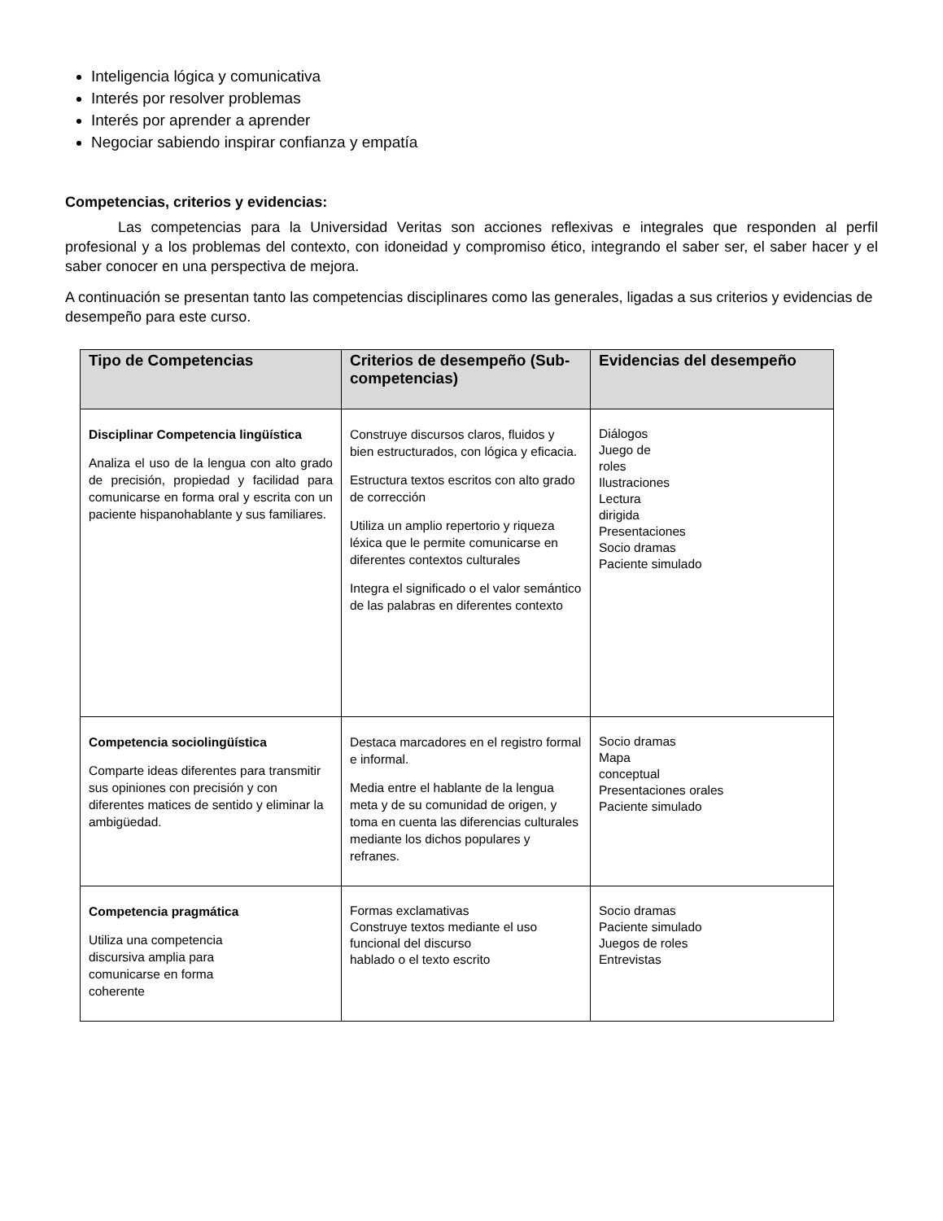Inteligencia lógica y comunicativa
Interés por resolver problemas
Interés por aprender a aprender
Negociar sabiendo inspirar confianza y empatía
Competencias, criterios y evidencias:
Las competencias para la Universidad Veritas son acciones reflexivas e integrales que responden al perfil profesional y a los problemas del contexto, con idoneidad y compromiso ético, integrando el saber ser, el saber hacer y el saber conocer en una perspectiva de mejora.
A continuación se presentan tanto las competencias disciplinares como las generales, ligadas a sus criterios y evidencias de desempeño para este curso.
| Tipo de Competencias | Criterios de desempeño (Sub-competencias) | Evidencias del desempeño |
| --- | --- | --- |
| Disciplinar Competencia lingüística Analiza el uso de la lengua con alto grado de precisión, propiedad y facilidad para comunicarse en forma oral y escrita con un paciente hispanohablante y sus familiares. | Construye discursos claros, fluidos y bien estructurados, con lógica y eficacia. Estructura textos escritos con alto grado de corrección Utiliza un amplio repertorio y riqueza léxica que le permite comunicarse en diferentes contextos culturales Integra el significado o el valor semántico de las palabras en diferentes contexto | Diálogos Juego de roles Ilustraciones Lectura dirigida Presentaciones Socio dramas Paciente simulado |
| Competencia sociolingüística Comparte ideas diferentes para transmitir sus opiniones con precisión y con diferentes matices de sentido y eliminar la ambigüedad. | Destaca marcadores en el registro formal e informal. Media entre el hablante de la lengua meta y de su comunidad de origen, y toma en cuenta las diferencias culturales mediante los dichos populares y refranes. | Socio dramas Mapa conceptual Presentaciones orales Paciente simulado |
| Competencia pragmática Utiliza una competencia discursiva amplia para comunicarse en forma coherente | Formas exclamativas Construye textos mediante el uso funcional del discurso hablado o el texto escrito | Socio dramas Paciente simulado Juegos de roles Entrevistas |